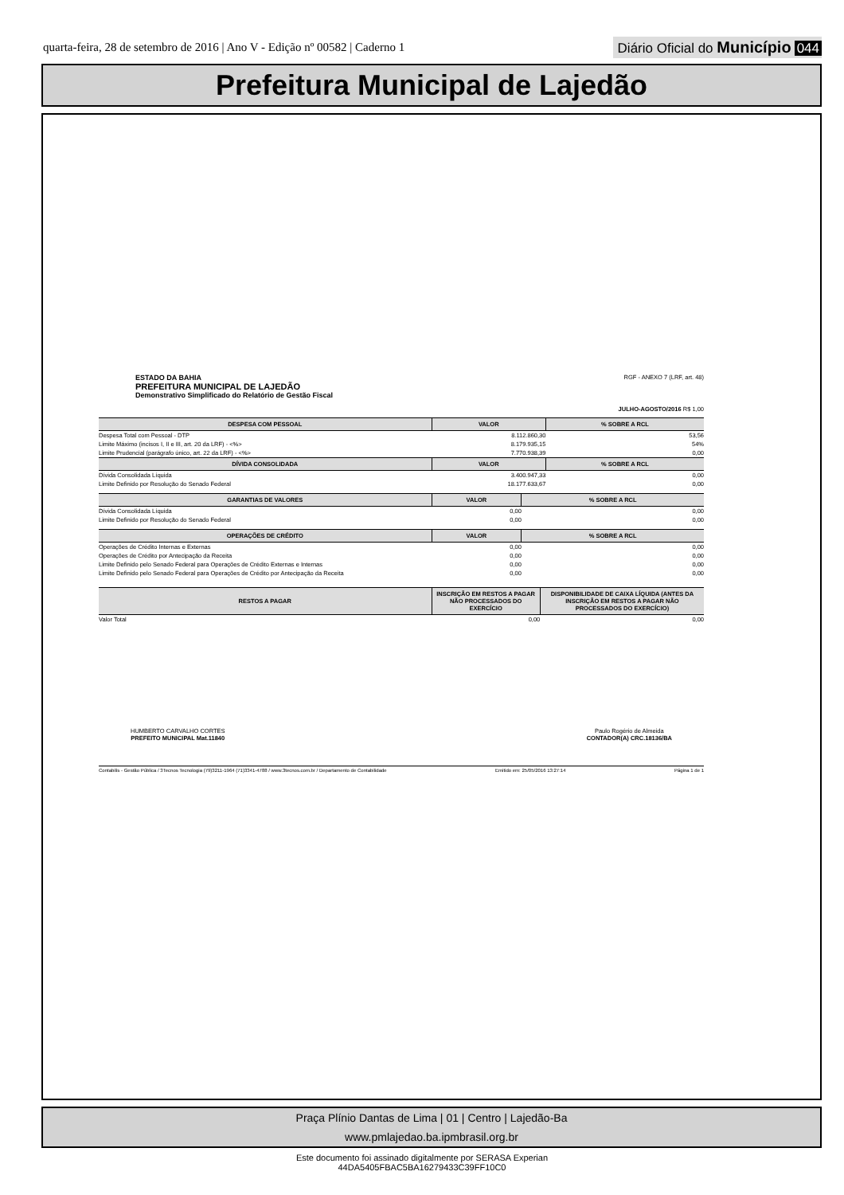quarta-feira, 28 de setembro de 2016 | Ano V - Edição nº 00582 | Caderno 1
Diário Oficial do Município 044
Prefeitura Municipal de Lajedão
ESTADO DA BAHIA
PREFEITURA MUNICIPAL DE LAJEDÃO
Demonstrativo Simplificado do Relatório de Gestão Fiscal
RGF - ANEXO 7 (LRF, art. 48)
JULHO-AGOSTO/2016 R$ 1,00
| DESPESA COM PESSOAL | VALOR | % SOBRE A RCL |
| --- | --- | --- |
| Despesa Total com Pessoal - DTP | 8.112.860,30 | 53,56 |
| Limite Máximo (incisos I, II e III, art. 20 da LRF) - <%> | 8.179.935,15 | 54% |
| Limite Prudencial (parágrafo único, art. 22 da LRF) - <%> | 7.770.938,39 | 0,00 |
| DÍVIDA CONSOLIDADA | VALOR | % SOBRE A RCL |
| Dívida Consolidada Líquida | 3.400.947,33 | 0,00 |
| Limite Definido por Resolução do Senado Federal | 18.177.633,67 | 0,00 |
| GARANTIAS DE VALORES | VALOR | % SOBRE A RCL |
| --- | --- | --- |
| Dívida Consolidada Líquida | 0,00 | 0,00 |
| Limite Definido por Resolução do Senado Federal | 0,00 | 0,00 |
| OPERAÇÕES DE CRÉDITO | VALOR | % SOBRE A RCL |
| --- | --- | --- |
| Operações de Crédito Internas e Externas | 0,00 | 0,00 |
| Operações de Crédito por Antecipação da Receita | 0,00 | 0,00 |
| Limite Definido pelo Senado Federal para Operações de Crédito Externas e Internas | 0,00 | 0,00 |
| Limite Definido pelo Senado Federal para Operações de Crédito por Antecipação da Receita | 0,00 | 0,00 |
| RESTOS A PAGAR | INSCRIÇÃO EM RESTOS A PAGAR NÃO PROCESSADOS DO EXERCÍCIO | DISPONIBILIDADE DE CAIXA LÍQUIDA (ANTES DA INSCRIÇÃO EM RESTOS A PAGAR NÃO PROCESSADOS DO EXERCÍCIO) |
| --- | --- | --- |
| Valor Total | 0,00 | 0,00 |
HUMBERTO CARVALHO CORTES
PREFEITO MUNICIPAL Mat.11840
Paulo Rogério de Almeida
CONTADOR(A) CRC.18136/BA
Contabilis - Gestão Pública / 3Tecnos Tecnologia (79)3211-1964 (71)3341-4788 / www.3tecnos.com.br / Departamento de Contabilidade Emitido em: 25/05/2016 13:27:14 Página 1 de 1
Praça Plínio Dantas de Lima | 01 | Centro | Lajedão-Ba
www.pmlajedao.ba.ipmbrasil.org.br
Este documento foi assinado digitalmente por SERASA Experian
44DA5405FBAC5BA16279433C39FF10C0